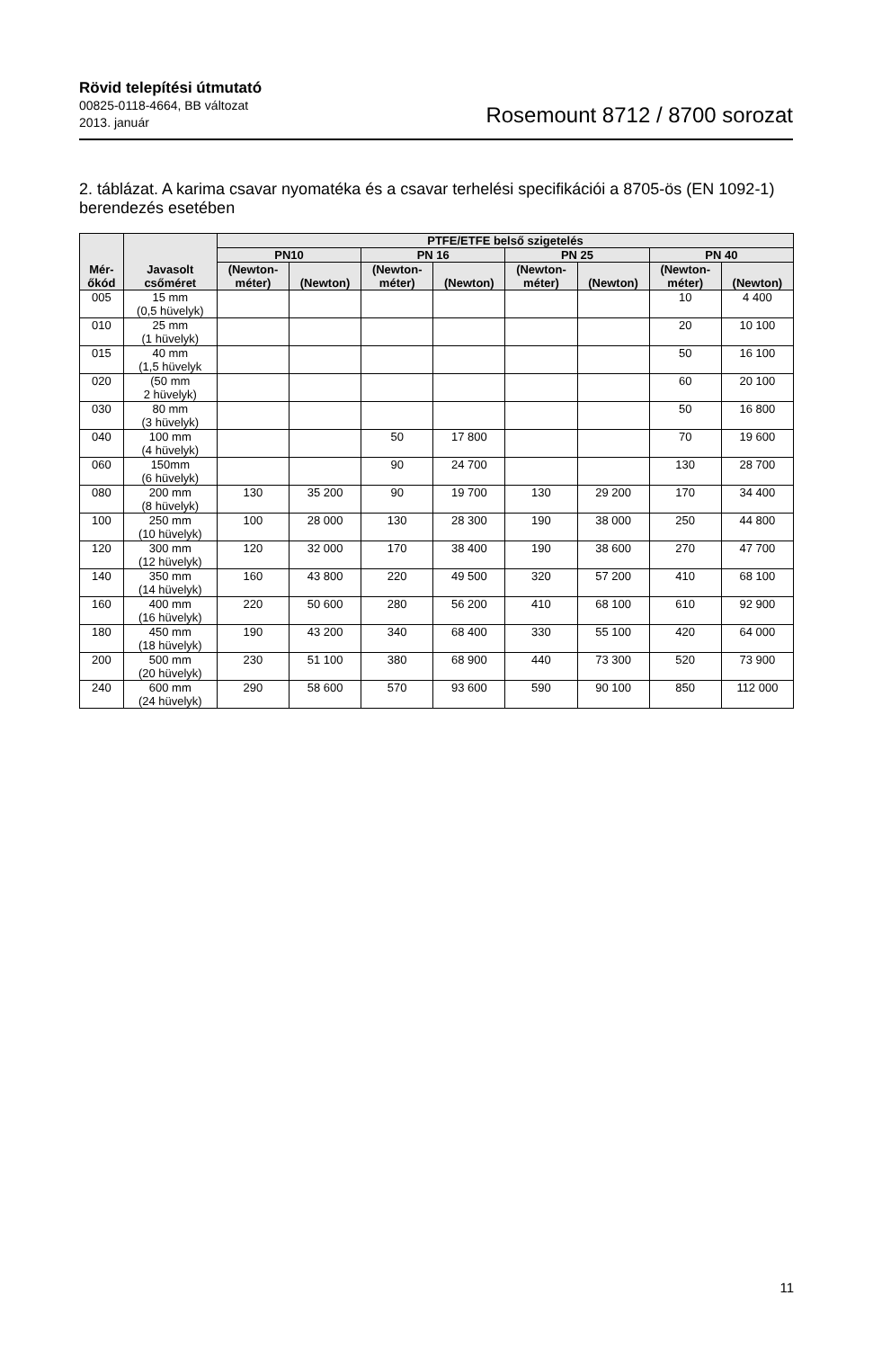Rövid telepítési útmutató
00825-0118-4664, BB változat
2013. január
Rosemount 8712 / 8700 sorozat
2. táblázat. A karima csavar nyomatéka és a csavar terhelési specifikációi a 8705-ös (EN 1092-1) berendezés esetében
| Mér- őkód | Javasolt csőméret | PTFE/ETFE belső szigetelés | | | | | | | |
| --- | --- | --- | --- | --- | --- | --- | --- | --- | --- |
| | | PN10 | | PN 16 | | PN 25 | | PN 40 | |
| | | (Newton- méter) | (Newton) | (Newton- méter) | (Newton) | (Newton- méter) | (Newton) | (Newton- méter) | (Newton) |
| 005 | 15 mm (0,5 hüvelyk) | | | | | | | 10 | 4 400 |
| 010 | 25 mm (1 hüvelyk) | | | | | | | 20 | 10 100 |
| 015 | 40 mm (1,5 hüvelyk | | | | | | | 50 | 16 100 |
| 020 | (50 mm 2 hüvelyk) | | | | | | | 60 | 20 100 |
| 030 | 80 mm (3 hüvelyk) | | | | | | | 50 | 16 800 |
| 040 | 100 mm (4 hüvelyk) | | | 50 | 17 800 | | | 70 | 19 600 |
| 060 | 150mm (6 hüvelyk) | | | 90 | 24 700 | | | 130 | 28 700 |
| 080 | 200 mm (8 hüvelyk) | 130 | 35 200 | 90 | 19 700 | 130 | 29 200 | 170 | 34 400 |
| 100 | 250 mm (10 hüvelyk) | 100 | 28 000 | 130 | 28 300 | 190 | 38 000 | 250 | 44 800 |
| 120 | 300 mm (12 hüvelyk) | 120 | 32 000 | 170 | 38 400 | 190 | 38 600 | 270 | 47 700 |
| 140 | 350 mm (14 hüvelyk) | 160 | 43 800 | 220 | 49 500 | 320 | 57 200 | 410 | 68 100 |
| 160 | 400 mm (16 hüvelyk) | 220 | 50 600 | 280 | 56 200 | 410 | 68 100 | 610 | 92 900 |
| 180 | 450 mm (18 hüvelyk) | 190 | 43 200 | 340 | 68 400 | 330 | 55 100 | 420 | 64 000 |
| 200 | 500 mm (20 hüvelyk) | 230 | 51 100 | 380 | 68 900 | 440 | 73 300 | 520 | 73 900 |
| 240 | 600 mm (24 hüvelyk) | 290 | 58 600 | 570 | 93 600 | 590 | 90 100 | 850 | 112 000 |
11